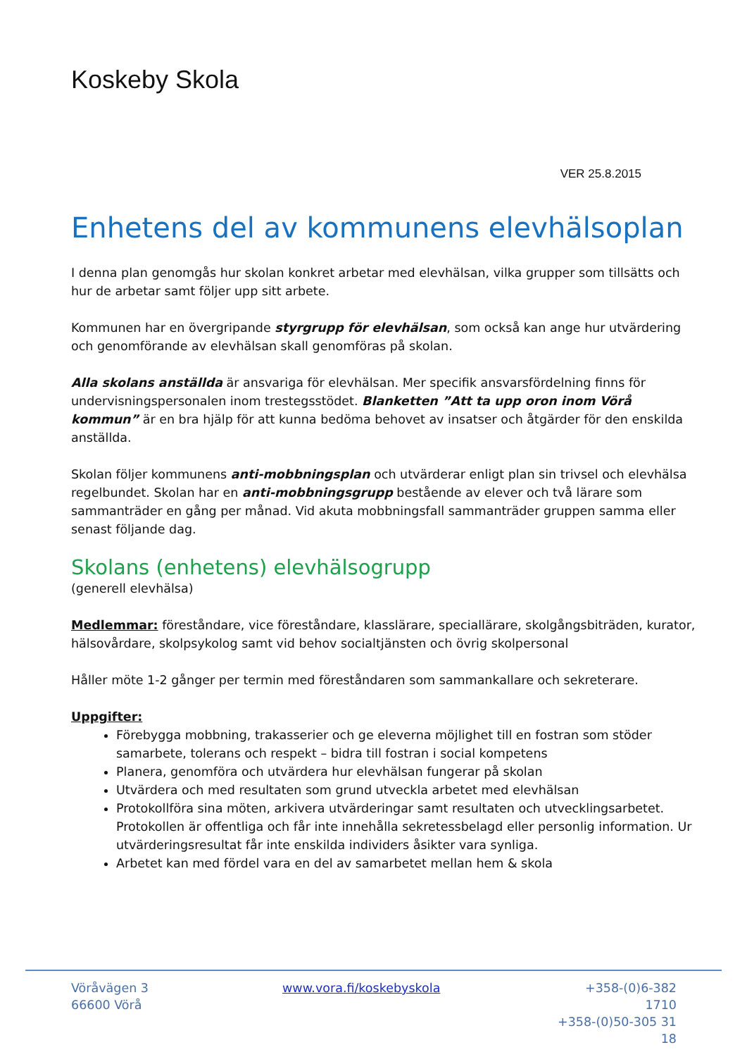Koskeby Skola
VER 25.8.2015
Enhetens del av kommunens elevhälsoplan
I denna plan genomgås hur skolan konkret arbetar med elevhälsan, vilka grupper som tillsätts och hur de arbetar samt följer upp sitt arbete.
Kommunen har en övergripande styrgrupp för elevhälsan, som också kan ange hur utvärdering och genomförande av elevhälsan skall genomföras på skolan.
Alla skolans anställda är ansvariga för elevhälsan. Mer specifik ansvarsfördelning finns för undervisningspersonalen inom trestegsstödet. Blanketten ”Att ta upp oron inom Vörå kommun” är en bra hjälp för att kunna bedöma behovet av insatser och åtgärder för den enskilda anställda.
Skolan följer kommunens anti-mobbningsplan och utvärderar enligt plan sin trivsel och elevhälsa regelbundet. Skolan har en anti-mobbningsgrupp bestående av elever och två lärare som sammanträder en gång per månad. Vid akuta mobbningsfall sammanträder gruppen samma eller senast följande dag.
Skolans (enhetens) elevhälsogrupp
(generell elevhälsa)
Medlemmar: föreståndare, vice föreståndare, klasslärare, speciallärare, skolgångsbiträden, kurator, hälsovårdare, skolpsykolog samt vid behov socialtjänsten och övrig skolpersonal
Håller möte 1-2 gånger per termin med föreståndaren som sammankallare och sekreterare.
Uppgifter:
Förebygga mobbning, trakasserier och ge eleverna möjlighet till en fostran som stöder samarbete, tolerans och respekt – bidra till fostran i social kompetens
Planera, genomföra och utvärdera hur elevhälsan fungerar på skolan
Utvärdera och med resultaten som grund utveckla arbetet med elevhälsan
Protokollföra sina möten, arkivera utvärderingar samt resultaten och utvecklingsarbetet. Protokollen är offentliga och får inte innehålla sekretessbelagd eller personlig information. Ur utvärderingsresultat får inte enskilda individers åsikter vara synliga.
Arbetet kan med fördel vara en del av samarbetet mellan hem & skola
Vöråvägen 3
66600 Vörå
www.vora.fi/koskebyskola +358-(0)6-382 1710
+358-(0)50-305 31 18